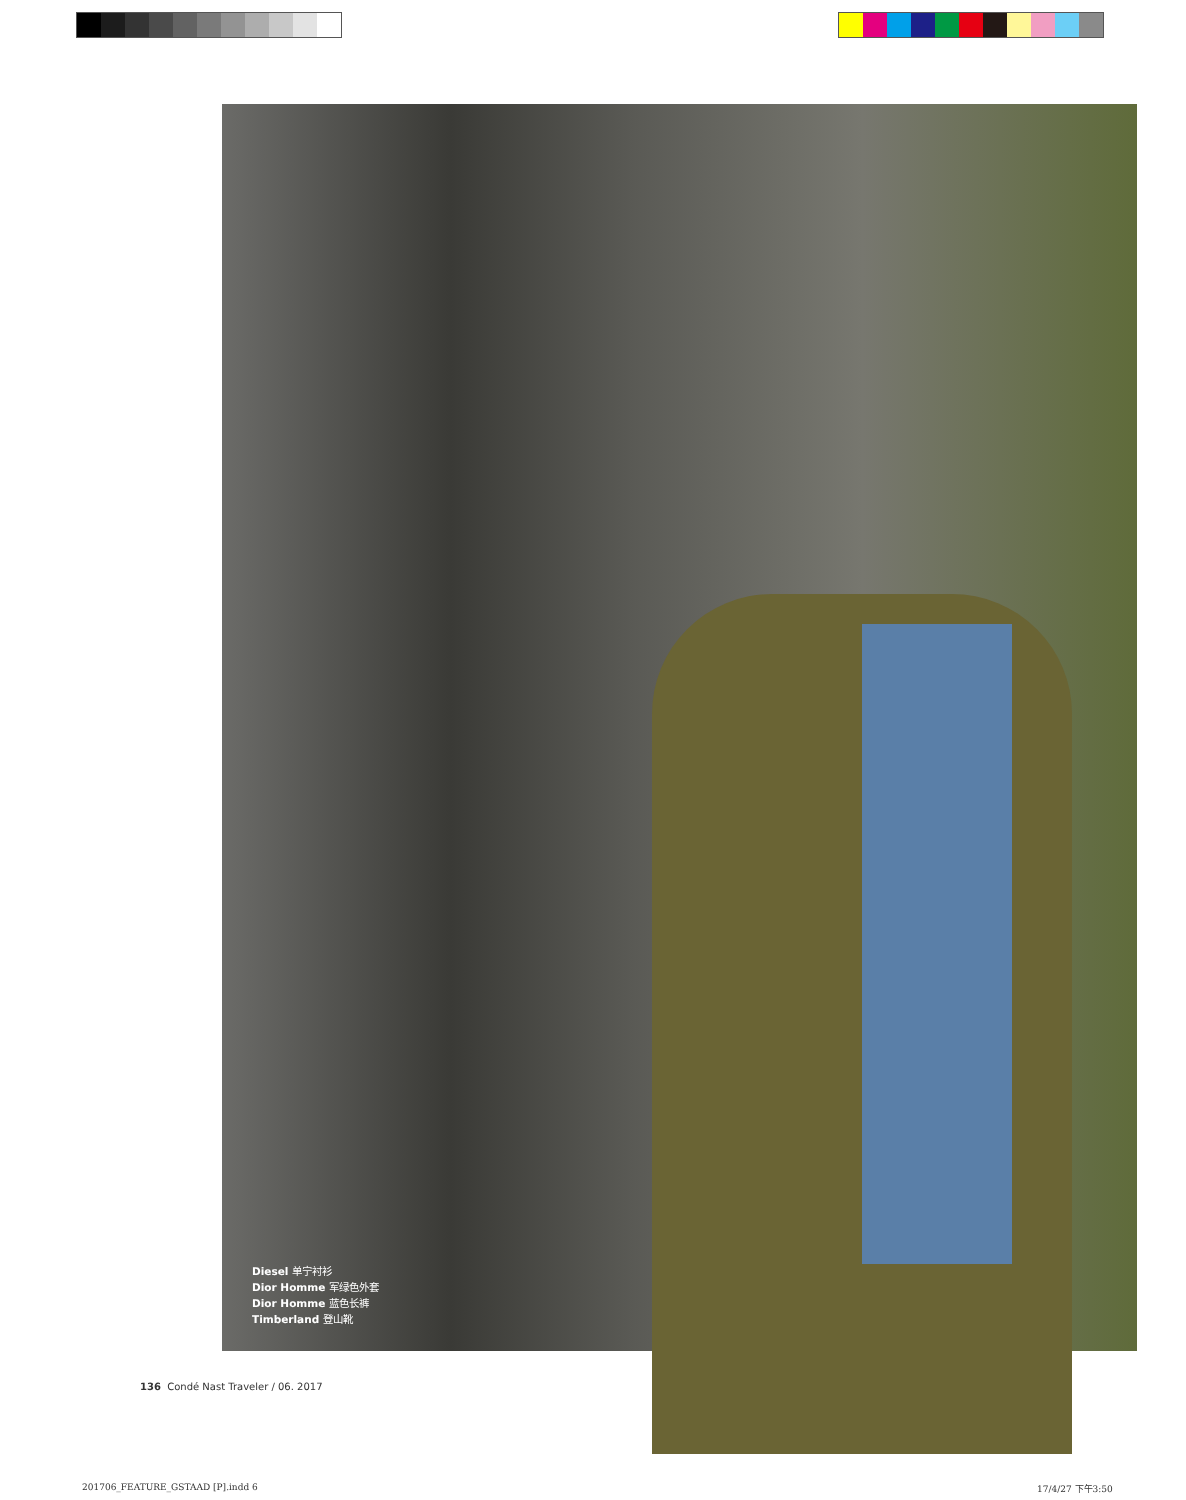Diesel 单宁衬衫
Dior Homme 军绿色外套
Dior Homme 蓝色长裤
Timberland 登山靴
136 Condé Nast Traveler / 06. 2017
201706_FEATURE_GSTAAD [P].indd 6
17/4/27 下午3:50